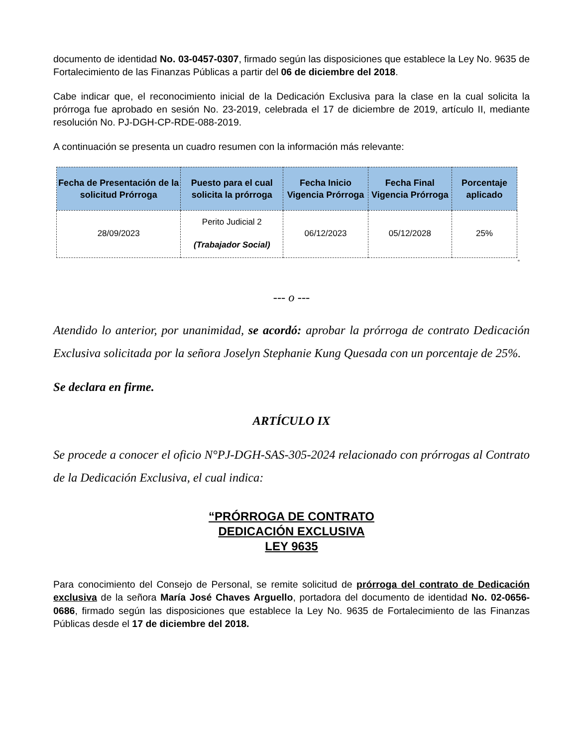documento de identidad No. 03-0457-0307, firmado según las disposiciones que establece la Ley No. 9635 de Fortalecimiento de las Finanzas Públicas a partir del 06 de diciembre del 2018.
Cabe indicar que, el reconocimiento inicial de la Dedicación Exclusiva para la clase en la cual solicita la prórroga fue aprobado en sesión No. 23-2019, celebrada el 17 de diciembre de 2019, artículo II, mediante resolución No. PJ-DGH-CP-RDE-088-2019.
A continuación se presenta un cuadro resumen con la información más relevante:
| Fecha de Presentación de la solicitud Prórroga | Puesto para el cual solicita la prórroga | Fecha Inicio Vigencia Prórroga | Fecha Final Vigencia Prórroga | Porcentaje aplicado |
| --- | --- | --- | --- | --- |
| 28/09/2023 | Perito Judicial 2 (Trabajador Social) | 06/12/2023 | 05/12/2028 | 25% |
“
--- o ---
Atendido lo anterior, por unanimidad, se acordó: aprobar la prórroga de contrato Dedicación Exclusiva solicitada por la señora Joselyn Stephanie Kung Quesada con un porcentaje de 25%.
Se declara en firme.
ARTÍCULO IX
Se procede a conocer el oficio N°PJ-DGH-SAS-305-2024 relacionado con prórrogas al Contrato de la Dedicación Exclusiva, el cual indica:
“PRÓRROGA DE CONTRATO
DEDICACIÓN EXCLUSIVA
LEY 9635
Para conocimiento del Consejo de Personal, se remite solicitud de prórroga del contrato de Dedicación exclusiva de la señora María José Chaves Arguello, portadora del documento de identidad No. 02-0656-0686, firmado según las disposiciones que establece la Ley No. 9635 de Fortalecimiento de las Finanzas Públicas desde el 17 de diciembre del 2018.